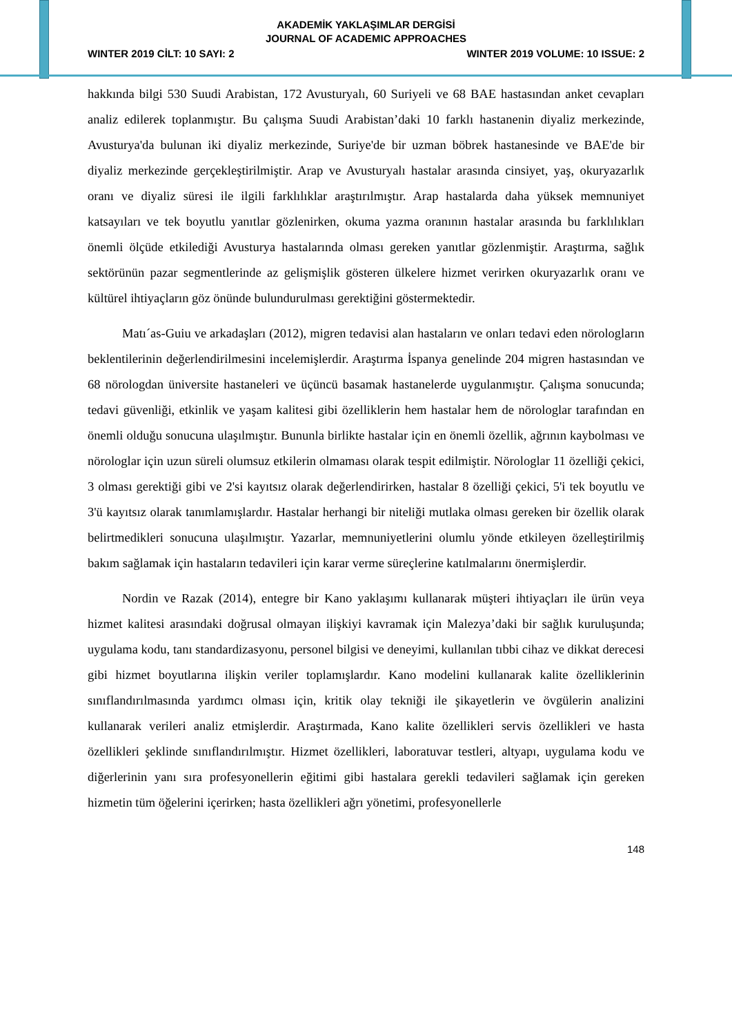AKADEMİK YAKLAŞIMLAR DERGİSİ
JOURNAL OF ACADEMIC APPROACHES
WINTER 2019 CİLT: 10 SAYI: 2 WINTER 2019 VOLUME: 10 ISSUE: 2
hakkında bilgi 530 Suudi Arabistan, 172 Avusturyalı, 60 Suriyeli ve 68 BAE hastasından anket cevapları analiz edilerek toplanmıştır. Bu çalışma Suudi Arabistan’daki 10 farklı hastanenin diyaliz merkezinde, Avusturya'da bulunan iki diyaliz merkezinde, Suriye'de bir uzman böbrek hastanesinde ve BAE'de bir diyaliz merkezinde gerçekleştirilmiştir. Arap ve Avusturyalı hastalar arasında cinsiyet, yaş, okuryazarlık oranı ve diyaliz süresi ile ilgili farklılıklar araştırılmıştır. Arap hastalarda daha yüksek memnuniyet katsayıları ve tek boyutlu yanıtlar gözlenirken, okuma yazma oranının hastalar arasında bu farklılıkları önemli ölçüde etkilediği Avusturya hastalarında olması gereken yanıtlar gözlenmiştir. Araştırma, sağlık sektörünün pazar segmentlerinde az gelişmişlik gösteren ülkelere hizmet verirken okuryazarlık oranı ve kültürel ihtiyaçların göz önünde bulundurulması gerektiğini göstermektedir.
Matı´as-Guiu ve arkadaşları (2012), migren tedavisi alan hastaların ve onları tedavi eden nörologların beklentilerinin değerlendirilmesini incelemişlerdir. Araştırma İspanya genelinde 204 migren hastasından ve 68 nörologdan üniversite hastaneleri ve üçüncü basamak hastanelerde uygulanmıştır. Çalışma sonucunda; tedavi güvenliği, etkinlik ve yaşam kalitesi gibi özelliklerin hem hastalar hem de nörologlar tarafından en önemli olduğu sonucuna ulaşılmıştır. Bununla birlikte hastalar için en önemli özellik, ağrının kaybolması ve nörologlar için uzun süreli olumsuz etkilerin olmaması olarak tespit edilmiştir. Nörologlar 11 özelliği çekici, 3 olması gerektiği gibi ve 2'si kayıtsız olarak değerlendirirken, hastalar 8 özelliği çekici, 5'i tek boyutlu ve 3'ü kayıtsız olarak tanımlamışlardır. Hastalar herhangi bir niteliği mutlaka olması gereken bir özellik olarak belirtmedikleri sonucuna ulaşılmıştır. Yazarlar, memnuniyetlerini olumlu yönde etkileyen özelleştirilmiş bakım sağlamak için hastaların tedavileri için karar verme süreçlerine katılmalarını önermişlerdir.
Nordin ve Razak (2014), entegre bir Kano yaklaşımı kullanarak müşteri ihtiyaçları ile ürün veya hizmet kalitesi arasındaki doğrusal olmayan ilişkiyi kavramak için Malezya’daki bir sağlık kuruluşunda; uygulama kodu, tanı standardizasyonu, personel bilgisi ve deneyimi, kullanılan tıbbi cihaz ve dikkat derecesi gibi hizmet boyutlarına ilişkin veriler toplamışlardır. Kano modelini kullanarak kalite özelliklerinin sınıflandırılmasında yardımcı olması için, kritik olay tekniği ile şikayetlerin ve övgülerin analizini kullanarak verileri analiz etmişlerdir. Araştırmada, Kano kalite özellikleri servis özellikleri ve hasta özellikleri şeklinde sınıflandırılmıştır. Hizmet özellikleri, laboratuvar testleri, altyapı, uygulama kodu ve diğerlerinin yanı sıra profesyonellerin eğitimi gibi hastalara gerekli tedavileri sağlamak için gereken hizmetin tüm öğelerini içerirken; hasta özellikleri ağrı yönetimi, profesyonellerle
148